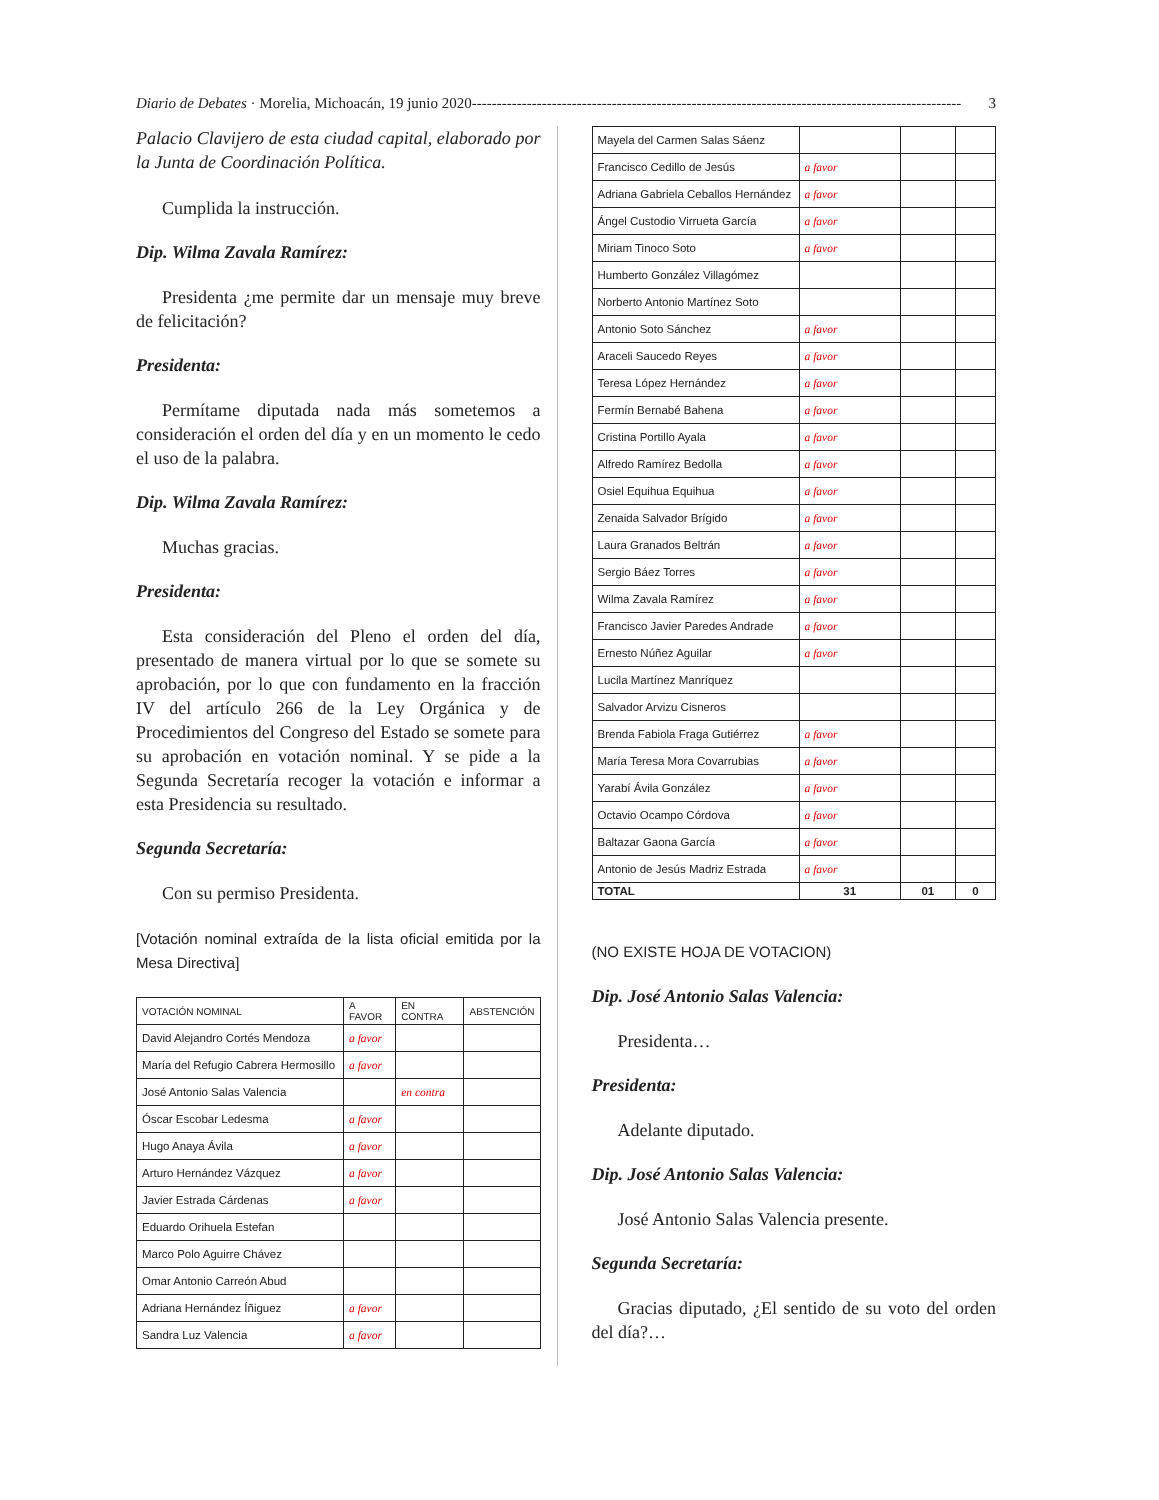Diario de Debates · Morelia, Michoacán, 19 junio 2020 -------------------------------------------------------------------------------------------------- 3
Palacio Clavijero de esta ciudad capital, elaborado por la Junta de Coordinación Política.
Cumplida la instrucción.
Dip. Wilma Zavala Ramírez:
Presidenta ¿me permite dar un mensaje muy breve de felicitación?
Presidenta:
Permítame diputada nada más sometemos a consideración el orden del día y en un momento le cedo el uso de la palabra.
Dip. Wilma Zavala Ramírez:
Muchas gracias.
Presidenta:
Esta consideración del Pleno el orden del día, presentado de manera virtual por lo que se somete su aprobación, por lo que con fundamento en la fracción IV del artículo 266 de la Ley Orgánica y de Procedimientos del Congreso del Estado se somete para su aprobación en votación nominal. Y se pide a la Segunda Secretaría recoger la votación e informar a esta Presidencia su resultado.
Segunda Secretaría:
Con su permiso Presidenta.
[Votación nominal extraída de la lista oficial emitida por la Mesa Directiva]
| VOTACIÓN NOMINAL | A FAVOR | EN CONTRA | ABSTENCIÓN |
| --- | --- | --- | --- |
| David Alejandro Cortés Mendoza | a favor | | |
| María del Refugio Cabrera Hermosillo | a favor | | |
| José Antonio Salas Valencia | | en contra | |
| Óscar Escobar Ledesma | a favor | | |
| Hugo Anaya Ávila | a favor | | |
| Arturo Hernández Vázquez | a favor | | |
| Javier Estrada Cárdenas | a favor | | |
| Eduardo Orihuela Estefan | | | |
| Marco Polo Aguirre Chávez | | | |
| Omar Antonio Carreón Abud | | | |
| Adriana Hernández Íñiguez | a favor | | |
| Sandra Luz Valencia | a favor | | |
| Mayela del Carmen Salas Sáenz | | | |
| Francisco Cedillo de Jesús | a favor | | |
| Adriana Gabriela Ceballos Hernández | a favor | | |
| Ángel Custodio Virrueta García | a favor | | |
| Miriam Tinoco Soto | a favor | | |
| Humberto González Villagómez | | | |
| Norberto Antonio Martínez Soto | | | |
| Antonio Soto Sánchez | a favor | | |
| Araceli Saucedo Reyes | a favor | | |
| Teresa López Hernández | a favor | | |
| Fermín Bernabé Bahena | a favor | | |
| Cristina Portillo Ayala | a favor | | |
| Alfredo Ramírez Bedolla | a favor | | |
| Osiel Equihua Equihua | a favor | | |
| Zenaida Salvador Brígido | a favor | | |
| Laura Granados Beltrán | a favor | | |
| Sergio Báez Torres | a favor | | |
| Wilma Zavala Ramírez | a favor | | |
| Francisco Javier Paredes Andrade | a favor | | |
| Ernesto Núñez Aguilar | a favor | | |
| Lucila Martínez Manríquez | | | |
| Salvador Arvizu Cisneros | | | |
| Brenda Fabiola Fraga Gutiérrez | a favor | | |
| María Teresa Mora Covarrubias | a favor | | |
| Yarabí Ávila González | a favor | | |
| Octavio Ocampo Córdova | a favor | | |
| Baltazar Gaona García | a favor | | |
| Antonio de Jesús Madriz Estrada | a favor | | |
| TOTAL | 31 | 01 | 0 |
(NO EXISTE HOJA DE VOTACION)
Dip. José Antonio Salas Valencia:
Presidenta…
Presidenta:
Adelante diputado.
Dip. José Antonio Salas Valencia:
José Antonio Salas Valencia presente.
Segunda Secretaría:
Gracias diputado, ¿El sentido de su voto del orden del día?…